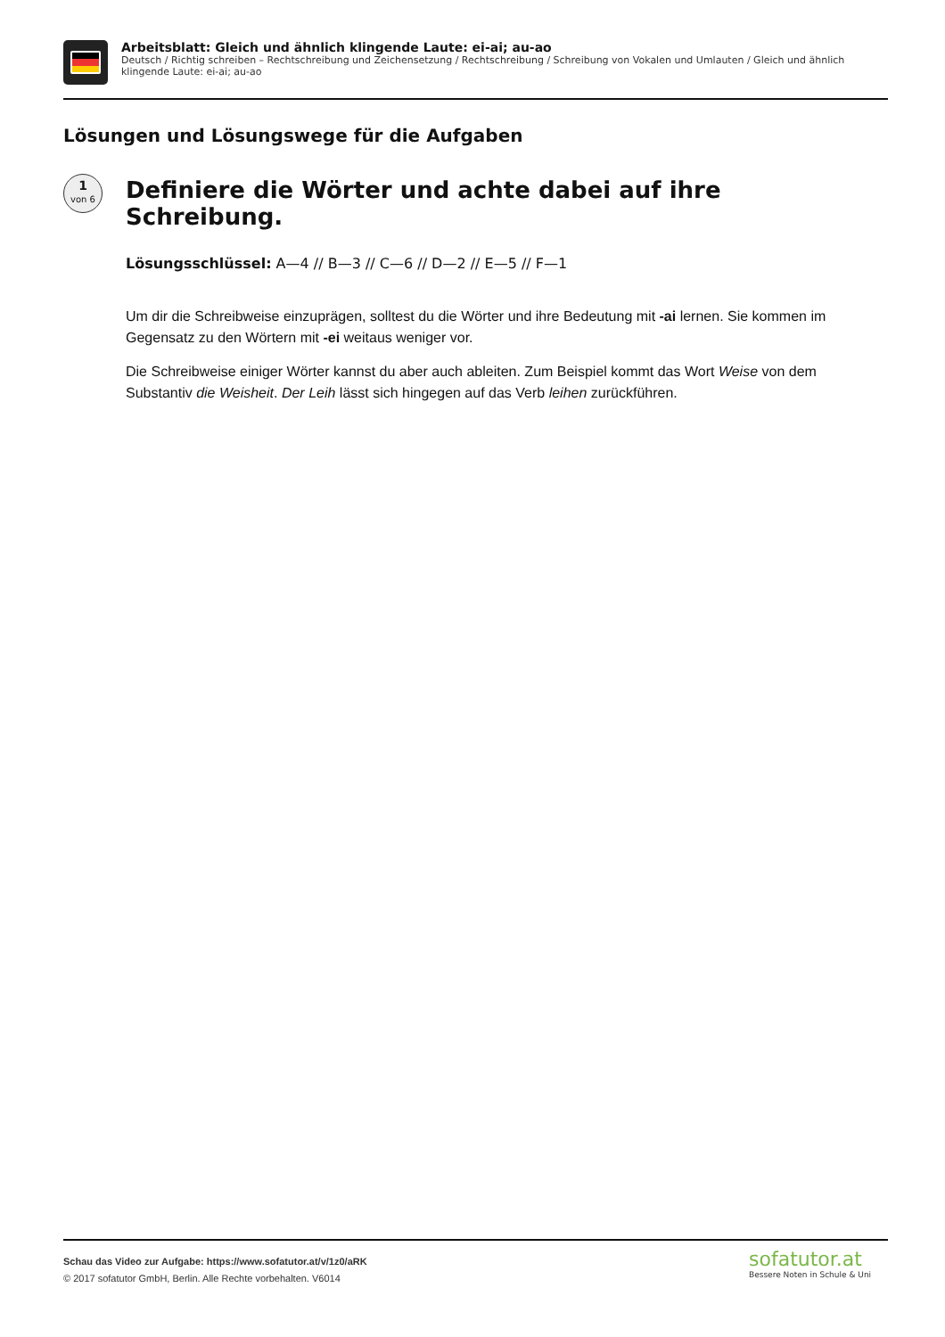Arbeitsblatt: Gleich und ähnlich klingende Laute: ei-ai; au-ao
Deutsch / Richtig schreiben – Rechtschreibung und Zeichensetzung / Rechtschreibung / Schreibung von Vokalen und Umlauten / Gleich und ähnlich klingende Laute: ei-ai; au-ao
Lösungen und Lösungswege für die Aufgaben
1
von 6
Definiere die Wörter und achte dabei auf ihre Schreibung.
Lösungsschlüssel: A—4 // B—3 // C—6 // D—2 // E—5 // F—1
Um dir die Schreibweise einzuprägen, solltest du die Wörter und ihre Bedeutung mit -ai lernen. Sie kommen im Gegensatz zu den Wörtern mit -ei weitaus weniger vor.
Die Schreibweise einiger Wörter kannst du aber auch ableiten. Zum Beispiel kommt das Wort Weise von dem Substantiv die Weisheit. Der Leih lässt sich hingegen auf das Verb leihen zurückführen.
Schau das Video zur Aufgabe: https://www.sofatutor.at/v/1z0/aRK
© 2017 sofatutor GmbH, Berlin. Alle Rechte vorbehalten. V6014
sofatutor.at
Bessere Noten in Schule & Uni